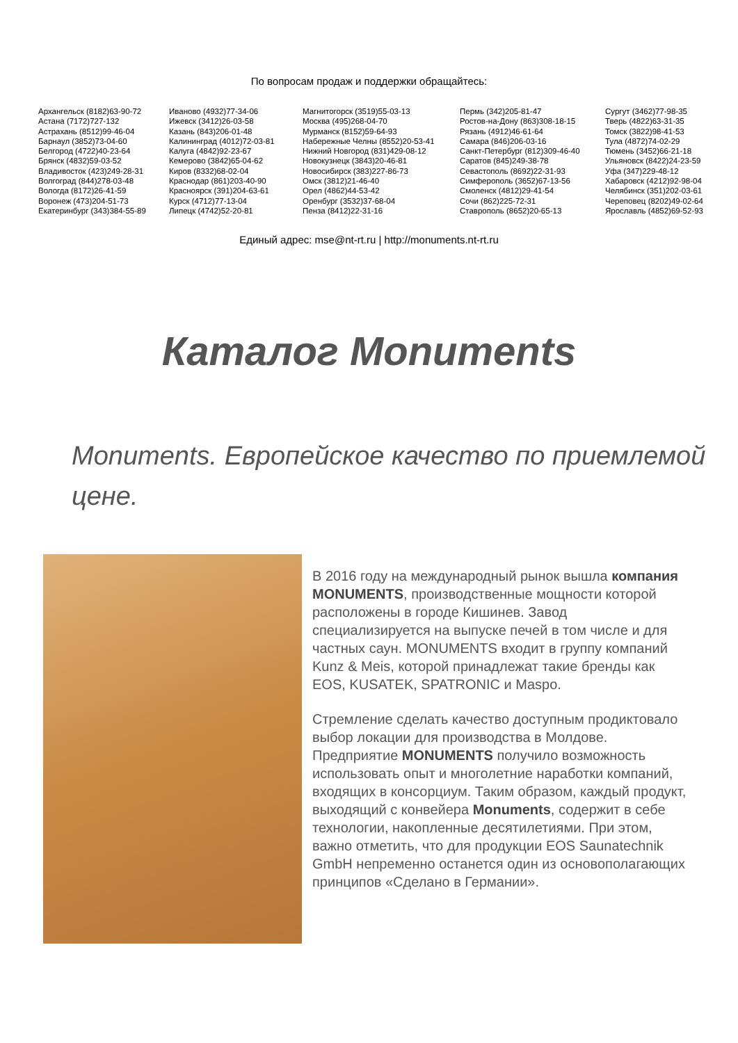По вопросам продаж и поддержки обращайтесь:
Архангельск (8182)63-90-72
Астана (7172)727-132
Астрахань (8512)99-46-04
Барнаул (3852)73-04-60
Белгород (4722)40-23-64
Брянск (4832)59-03-52
Владивосток (423)249-28-31
Волгоград (844)278-03-48
Вологда (8172)26-41-59
Воронеж (473)204-51-73
Екатеринбург (343)384-55-89
Иваново (4932)77-34-06
Ижевск (3412)26-03-58
Казань (843)206-01-48
Калининград (4012)72-03-81
Калуга (4842)92-23-67
Кемерово (3842)65-04-62
Киров (8332)68-02-04
Краснодар (861)203-40-90
Красноярск (391)204-63-61
Курск (4712)77-13-04
Липецк (4742)52-20-81
Магнитогорск (3519)55-03-13
Москва (495)268-04-70
Мурманск (8152)59-64-93
Набережные Челны (8552)20-53-41
Нижний Новгород (831)429-08-12
Новокузнецк (3843)20-46-81
Новосибирск (383)227-86-73
Омск (3812)21-46-40
Орел (4862)44-53-42
Оренбург (3532)37-68-04
Пенза (8412)22-31-16
Пермь (342)205-81-47
Ростов-на-Дону (863)308-18-15
Рязань (4912)46-61-64
Самара (846)206-03-16
Санкт-Петербург (812)309-46-40
Саратов (845)249-38-78
Севастополь (8692)22-31-93
Симферополь (3652)67-13-56
Смоленск (4812)29-41-54
Сочи (862)225-72-31
Ставрополь (8652)20-65-13
Сургут (3462)77-98-35
Тверь (4822)63-31-35
Томск (3822)98-41-53
Тула (4872)74-02-29
Тюмень (3452)66-21-18
Ульяновск (8422)24-23-59
Уфа (347)229-48-12
Хабаровск (4212)92-98-04
Челябинск (351)202-03-61
Череповец (8202)49-02-64
Ярославль (4852)69-52-93
Единый адрес: mse@nt-rt.ru | http://monuments.nt-rt.ru
Каталог Monuments
Monuments. Европейское качество по приемлемой цене.
В 2016 году на международный рынок вышла компания MONUMENTS, производственные мощности которой расположены в городе Кишинев. Завод специализируется на выпуске печей в том числе и для частных саун. MONUMENTS входит в группу компаний Kunz & Meis, которой принадлежат такие бренды как EOS, KUSATEK, SPATRONIC и Maspo.
Стремление сделать качество доступным продиктовало выбор локации для производства в Молдове. Предприятие MONUMENTS получило возможность использовать опыт и многолетние наработки компаний, входящих в консорциум. Таким образом, каждый продукт, выходящий с конвейера Monuments, содержит в себе технологии, накопленные десятилетиями. При этом, важно отметить, что для продукции EOS Saunatechnik GmbH непременно останется один из основополагающих принципов «Сделано в Германии».